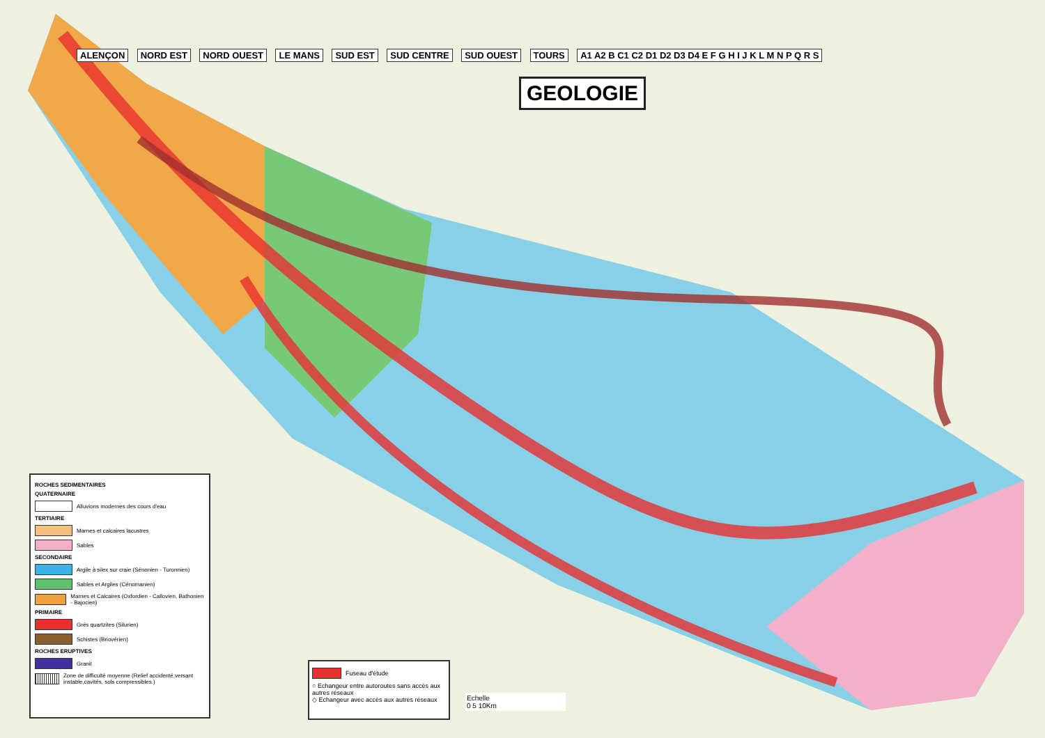GEOLOGIE
ALENÇON NORD EST NORD OUEST LE MANS SUD EST SUD CENTRE SUD OUEST TOURS A1 A2 B C1 C2 D1 D2 D3 D4 E F G H I J K L M N P Q R S
ROCHES SEDIMENTAIRES
QUATERNAIRE
Alluvions modernes des cours d'eau
TERTIAIRE
Marnes et calcaires lacustres
Sables
SECONDAIRE
Argile à silex sur craie (Sénonien - Turonnien)
Sables et Argiles (Cénomanien)
Marnes et Calcaires (Oxfordien - Callovien, Bathonien - Bajocien)
PRIMAIRE
Grés quartzites (Silurien)
Schistes (Briovérien)
ROCHES ERUPTIVES
Granit
Zone de difficulté moyenne (Relief accidenté,versant instable,cavités, sols compressibles.)
Fuseau d'étude
○ Echangeur entre autoroutes sans accès aux autres réseaux
◇ Echangeur avec accès aux autres réseaux
Echelle
0 5 10Km